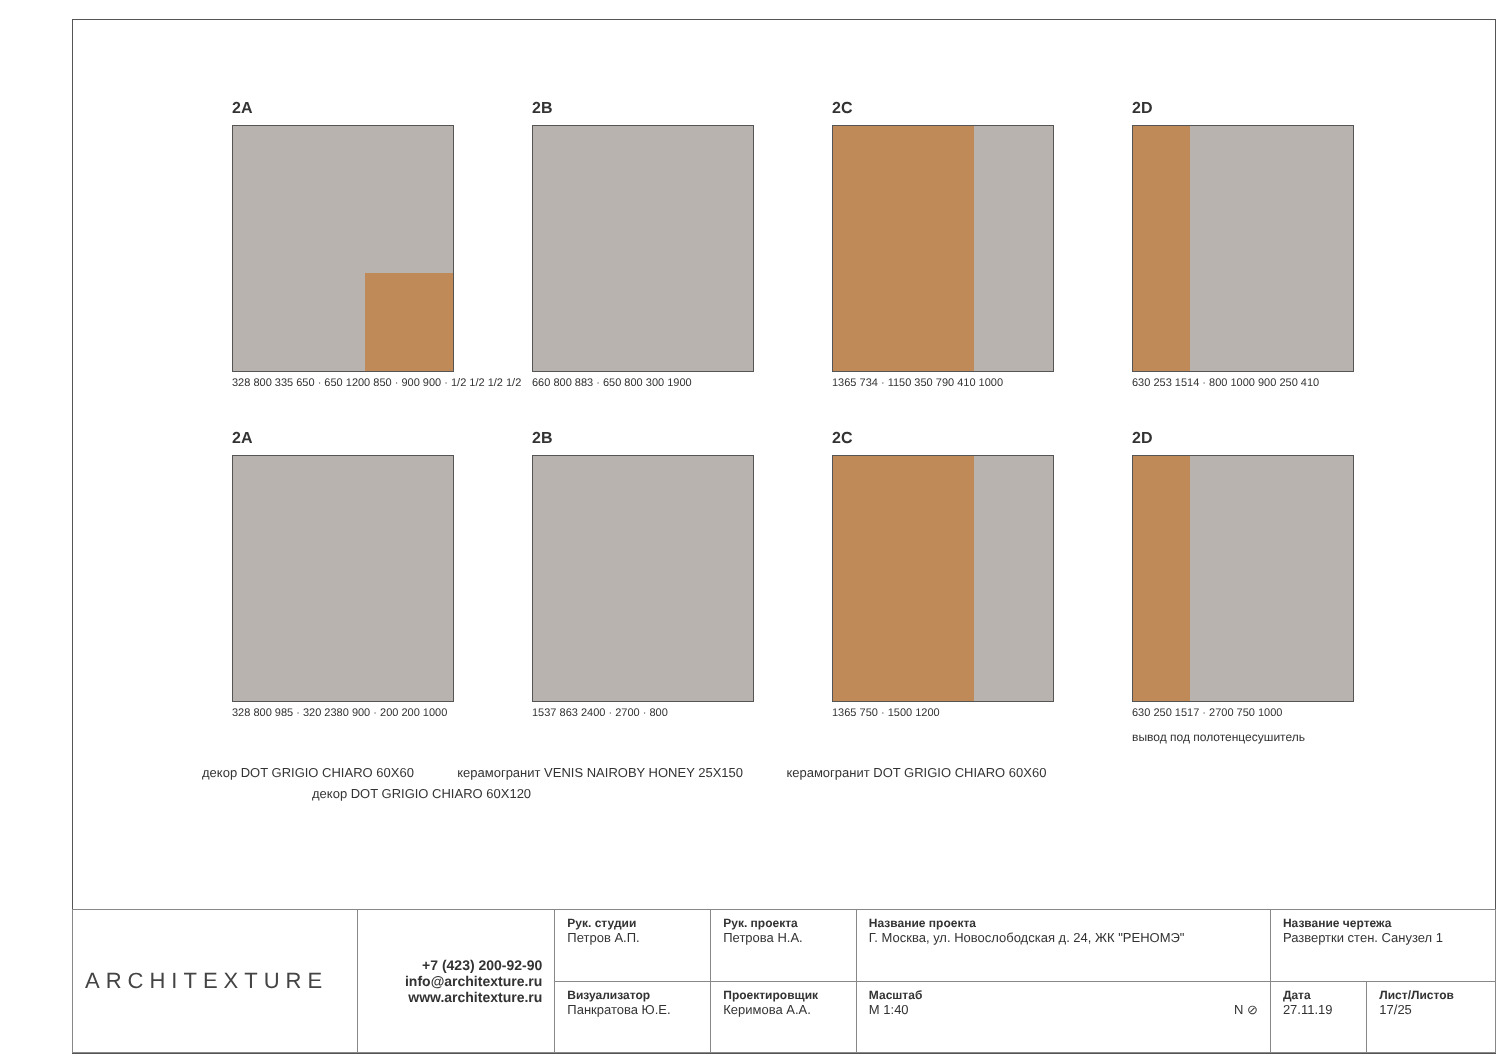2A
328 800 335 650 · 650 1200 850 · 900 900 · 1/2 1/2 1/2 1/2
2B
660 800 883 · 650 800 300 1900
2C
1365 734 · 1150 350 790 410 1000
2D
630 253 1514 · 800 1000 900 250 410
2A
328 800 985 · 320 2380 900 · 200 200 1000
2B
1537 863 2400 · 2700 · 800
2C
1365 750 · 1500 1200
2D
630 250 1517 · 2700 750 1000
вывод под полотенцесушитель
декор DOT GRIGIO CHIARO 60X60 керамогранит VENIS NAIROBY HONEY 25X150 керамогранит DOT GRIGIO CHIARO 60X60
декор DOT GRIGIO CHIARO 60X120
| ARCHITEXTURE | +7 (423) 200-92-90 info@architexture.ru www.architexture.ru | Рук. студии Петров А.П. | Рук. проекта Петрова Н.А. | Название проекта Г. Москва, ул. Новослободская д. 24, ЖК "РЕНОМЭ" | Название чертежа Развертки стен. Санузел 1 | |
| | | Визуализатор Панкратова Ю.Е. | Проектировщик Керимова А.А. | Масштаб М 1:40 N ⊘ | Дата 27.11.19 | Лист/Листов 17/25 |